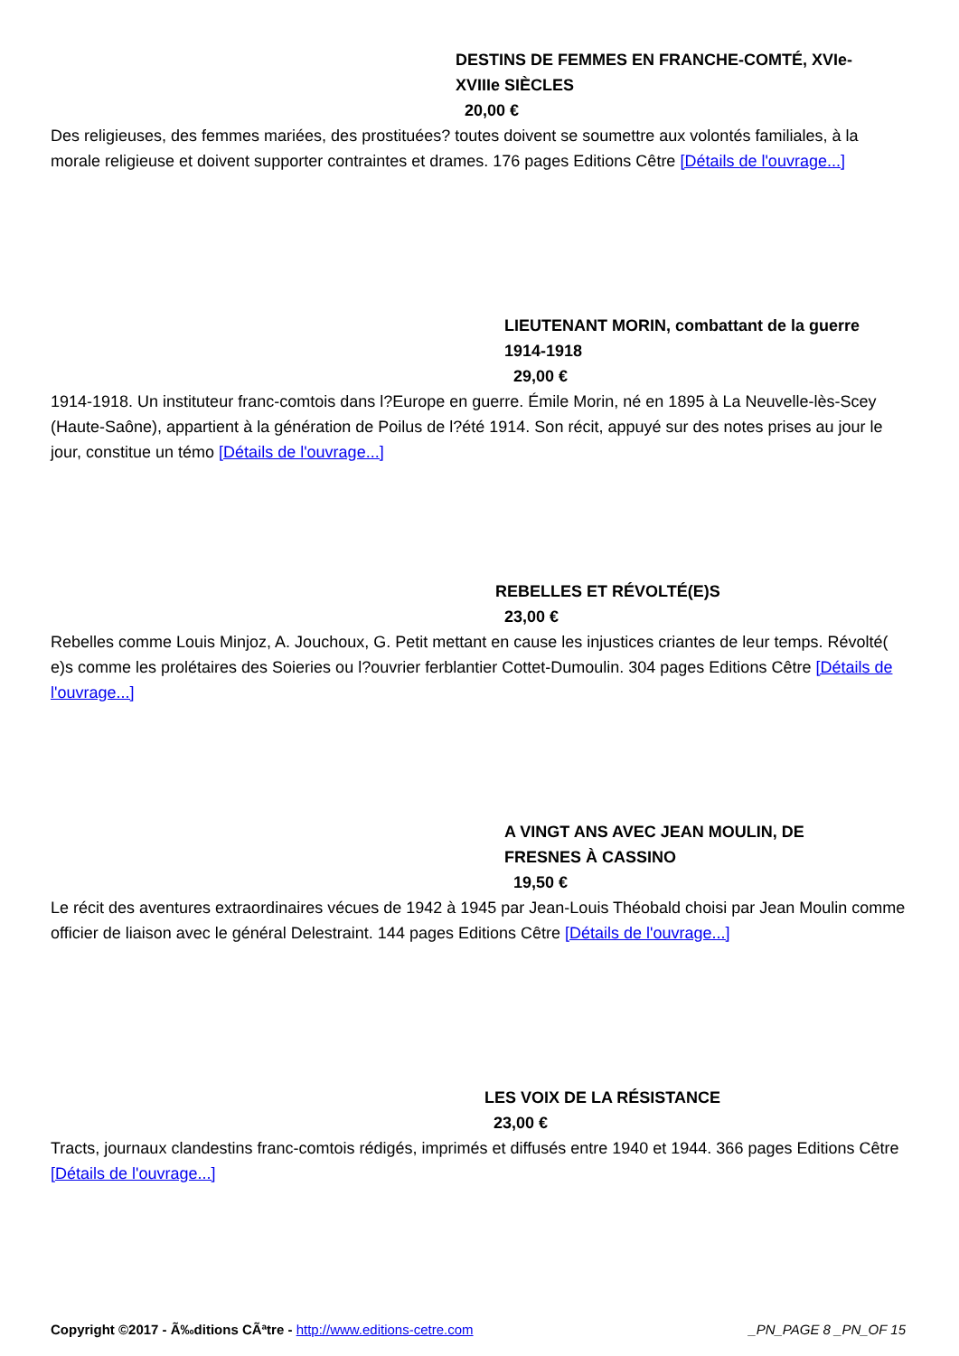DESTINS DE FEMMES EN FRANCHE-COMTÉ, XVIe-XVIIIe SIÈCLES
20,00 €
Des religieuses, des femmes mariées, des prostituées? toutes doivent se soumettre aux volontés familiales, à la morale religieuse et doivent supporter contraintes et drames. 176 pages Editions Cêtre [Détails de l'ouvrage...]
LIEUTENANT MORIN, combattant de la guerre 1914-1918
29,00 €
1914-1918. Un instituteur franc-comtois dans l?Europe en guerre. Émile Morin, né en 1895 à La Neuvelle-lès-Scey (Haute-Saône), appartient à la génération de Poilus de l?été 1914. Son récit, appuyé sur des notes prises au jour le jour, constitue un témo [Détails de l'ouvrage...]
REBELLES ET RÉVOLTÉ(E)S
23,00 €
Rebelles comme Louis Minjoz, A. Jouchoux, G. Petit mettant en cause les injustices criantes de leur temps. Révolté( e)s comme les prolétaires des Soieries ou l?ouvrier ferblantier Cottet-Dumoulin. 304 pages Editions Cêtre [Détails de l'ouvrage...]
A VINGT ANS AVEC JEAN MOULIN, DE FRESNES À CASSINO
19,50 €
Le récit des aventures extraordinaires vécues de 1942 à 1945 par Jean-Louis Théobald choisi par Jean Moulin comme officier de liaison avec le général Delestraint. 144 pages Editions Cêtre [Détails de l'ouvrage...]
LES VOIX DE LA RÉSISTANCE
23,00 €
Tracts, journaux clandestins franc-comtois rédigés, imprimés et diffusés entre 1940 et 1944. 366 pages Editions Cêtre [Détails de l'ouvrage...]
Copyright ©2017 - Ã‰ditions CÃªtre - http://www.editions-cetre.com _PN_PAGE 8 _PN_OF 15